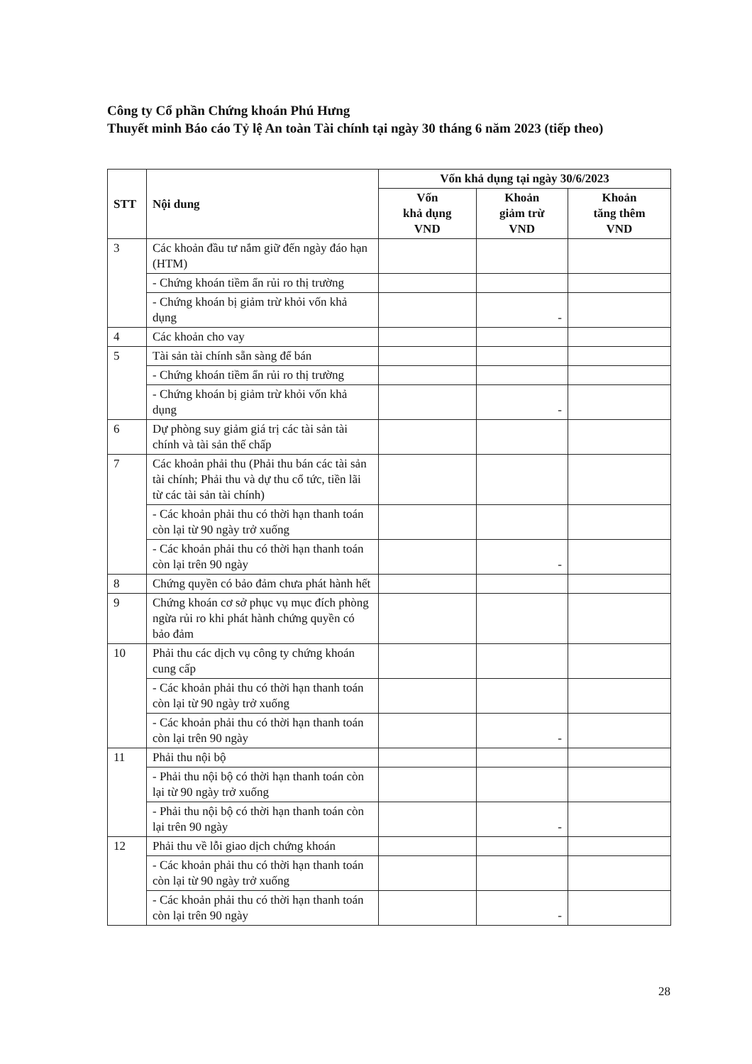Công ty Cổ phần Chứng khoán Phú Hưng
Thuyết minh Báo cáo Tỷ lệ An toàn Tài chính tại ngày 30 tháng 6 năm 2023 (tiếp theo)
| STT | Nội dung | Vốn khả dụng tại ngày 30/6/2023 | | |
| --- | --- | --- | --- | --- |
| | | Vốn khả dụng VND | Khoản giảm trừ VND | Khoản tăng thêm VND |
| 3 | Các khoản đầu tư nắm giữ đến ngày đáo hạn (HTM) | | | |
| | - Chứng khoán tiềm ẩn rủi ro thị trường | | | |
| | - Chứng khoán bị giảm trừ khỏi vốn khả dụng | | - | |
| 4 | Các khoản cho vay | | | |
| 5 | Tài sản tài chính sẵn sàng để bán | | | |
| | - Chứng khoán tiềm ẩn rủi ro thị trường | | | |
| | - Chứng khoán bị giảm trừ khỏi vốn khả dụng | | - | |
| 6 | Dự phòng suy giảm giá trị các tài sản tài chính và tài sản thế chấp | | | |
| 7 | Các khoản phải thu (Phải thu bán các tài sản tài chính; Phải thu và dự thu cổ tức, tiền lãi từ các tài sản tài chính) | | | |
| | - Các khoản phải thu có thời hạn thanh toán còn lại từ 90 ngày trở xuống | | | |
| | - Các khoản phải thu có thời hạn thanh toán còn lại trên 90 ngày | | - | |
| 8 | Chứng quyền có bảo đảm chưa phát hành hết | | | |
| 9 | Chứng khoán cơ sở phục vụ mục đích phòng ngừa rủi ro khi phát hành chứng quyền có bảo đảm | | | |
| 10 | Phải thu các dịch vụ công ty chứng khoán cung cấp | | | |
| | - Các khoản phải thu có thời hạn thanh toán còn lại từ 90 ngày trở xuống | | | |
| | - Các khoản phải thu có thời hạn thanh toán còn lại trên 90 ngày | | - | |
| 11 | Phải thu nội bộ | | | |
| | - Phải thu nội bộ có thời hạn thanh toán còn lại từ 90 ngày trở xuống | | | |
| | - Phải thu nội bộ có thời hạn thanh toán còn lại trên 90 ngày | | - | |
| 12 | Phải thu về lỗi giao dịch chứng khoán | | | |
| | - Các khoản phải thu có thời hạn thanh toán còn lại từ 90 ngày trở xuống | | | |
| | - Các khoản phải thu có thời hạn thanh toán còn lại trên 90 ngày | | - | |
28